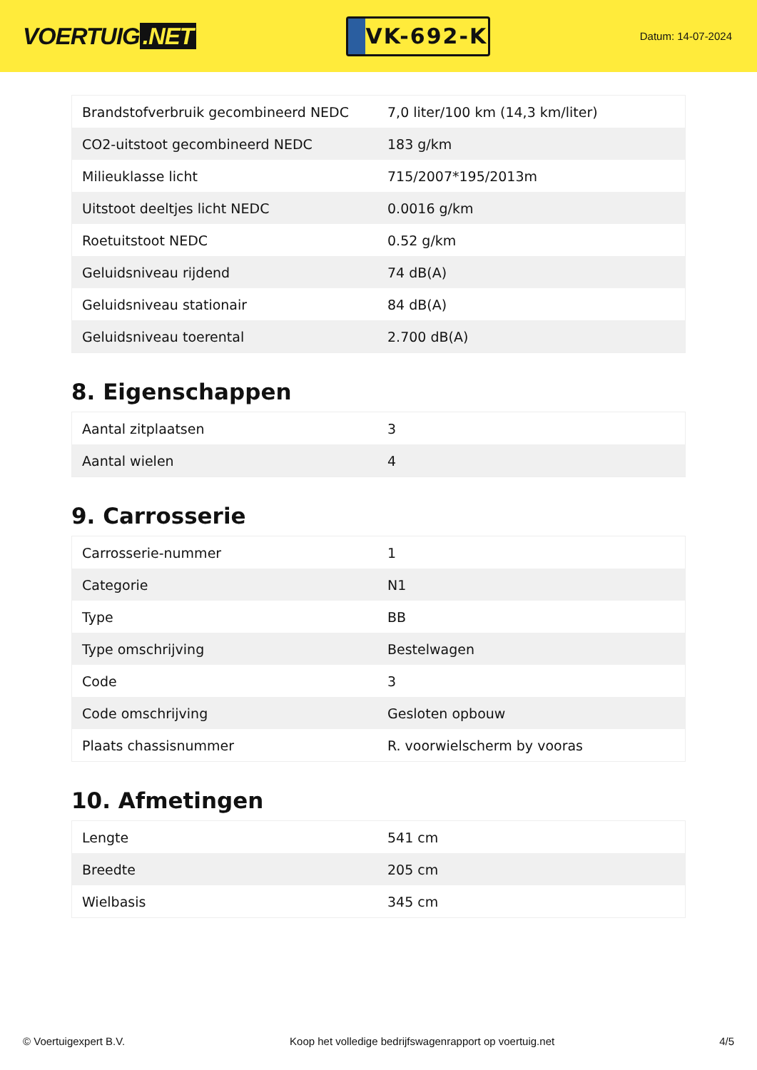VOERTUIG.NET
VK-692-K
Datum: 14-07-2024
| Brandstofverbruik gecombineerd NEDC | 7,0 liter/100 km (14,3 km/liter) |
| CO2-uitstoot gecombineerd NEDC | 183 g/km |
| Milieuklasse licht | 715/2007*195/2013m |
| Uitstoot deeltjes licht NEDC | 0.0016 g/km |
| Roetuitstoot NEDC | 0.52 g/km |
| Geluidsniveau rijdend | 74 dB(A) |
| Geluidsniveau stationair | 84 dB(A) |
| Geluidsniveau toerental | 2.700 dB(A) |
8. Eigenschappen
| Aantal zitplaatsen | 3 |
| Aantal wielen | 4 |
9. Carrosserie
| Carrosserie-nummer | 1 |
| Categorie | N1 |
| Type | BB |
| Type omschrijving | Bestelwagen |
| Code | 3 |
| Code omschrijving | Gesloten opbouw |
| Plaats chassisnummer | R. voorwielscherm by vooras |
10. Afmetingen
| Lengte | 541 cm |
| Breedte | 205 cm |
| Wielbasis | 345 cm |
© Voertuigexpert B.V. Koop het volledige bedrijfswagenrapport op voertuig.net 4/5